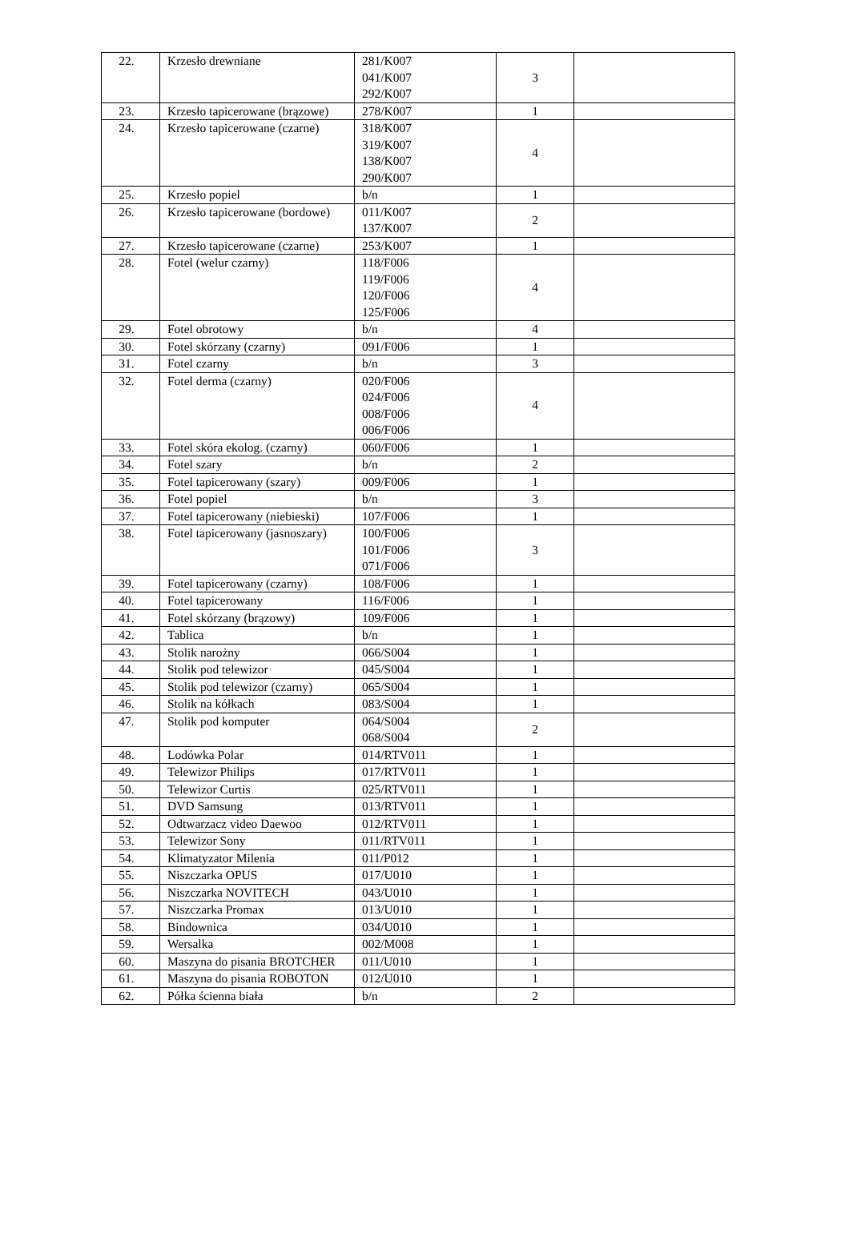| 22. | Krzesło drewniane | 281/K007 041/K007 292/K007 | 3 | |
| 23. | Krzesło tapicerowane (brązowe) | 278/K007 | 1 | |
| 24. | Krzesło tapicerowane (czarne) | 318/K007 319/K007 138/K007 290/K007 | 4 | |
| 25. | Krzesło popiel | b/n | 1 | |
| 26. | Krzesło tapicerowane (bordowe) | 011/K007 137/K007 | 2 | |
| 27. | Krzesło tapicerowane (czarne) | 253/K007 | 1 | |
| 28. | Fotel (welur czarny) | 118/F006 119/F006 120/F006 125/F006 | 4 | |
| 29. | Fotel obrotowy | b/n | 4 | |
| 30. | Fotel skórzany (czarny) | 091/F006 | 1 | |
| 31. | Fotel czarny | b/n | 3 | |
| 32. | Fotel derma (czarny) | 020/F006 024/F006 008/F006 006/F006 | 4 | |
| 33. | Fotel skóra ekolog. (czarny) | 060/F006 | 1 | |
| 34. | Fotel szary | b/n | 2 | |
| 35. | Fotel tapicerowany (szary) | 009/F006 | 1 | |
| 36. | Fotel popiel | b/n | 3 | |
| 37. | Fotel tapicerowany (niebieski) | 107/F006 | 1 | |
| 38. | Fotel tapicerowany (jasnoszary) | 100/F006 101/F006 071/F006 | 3 | |
| 39. | Fotel tapicerowany (czarny) | 108/F006 | 1 | |
| 40. | Fotel tapicerowany | 116/F006 | 1 | |
| 41. | Fotel skórzany (brązowy) | 109/F006 | 1 | |
| 42. | Tablica | b/n | 1 | |
| 43. | Stolik narożny | 066/S004 | 1 | |
| 44. | Stolik pod telewizor | 045/S004 | 1 | |
| 45. | Stolik pod telewizor (czarny) | 065/S004 | 1 | |
| 46. | Stolik na kółkach | 083/S004 | 1 | |
| 47. | Stolik pod komputer | 064/S004 068/S004 | 2 | |
| 48. | Lodówka Polar | 014/RTV011 | 1 | |
| 49. | Telewizor Philips | 017/RTV011 | 1 | |
| 50. | Telewizor Curtis | 025/RTV011 | 1 | |
| 51. | DVD Samsung | 013/RTV011 | 1 | |
| 52. | Odtwarzacz video Daewoo | 012/RTV011 | 1 | |
| 53. | Telewizor Sony | 011/RTV011 | 1 | |
| 54. | Klimatyzator Milenia | 011/P012 | 1 | |
| 55. | Niszczarka OPUS | 017/U010 | 1 | |
| 56. | Niszczarka NOVITECH | 043/U010 | 1 | |
| 57. | Niszczarka Promax | 013/U010 | 1 | |
| 58. | Bindownica | 034/U010 | 1 | |
| 59. | Wersalka | 002/M008 | 1 | |
| 60. | Maszyna do pisania BROTCHER | 011/U010 | 1 | |
| 61. | Maszyna do pisania ROBOTON | 012/U010 | 1 | |
| 62. | Półka ścienna biała | b/n | 2 | |